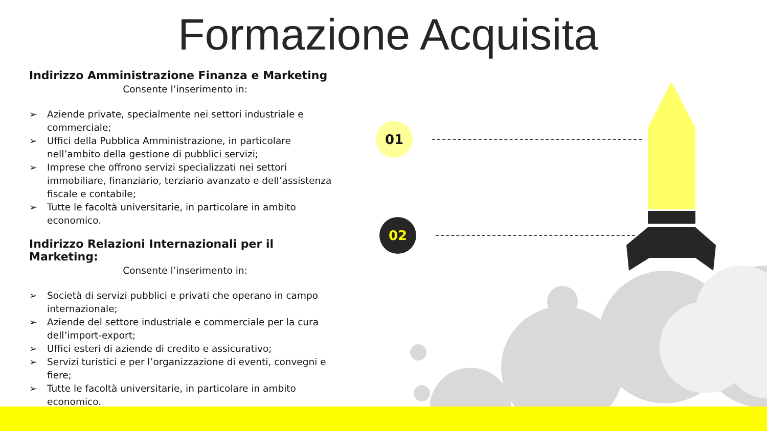Formazione Acquisita
Indirizzo Amministrazione Finanza e Marketing
Consente l’inserimento in:
➢ Aziende private, specialmente nei settori industriale e commerciale;
➢ Uffici della Pubblica Amministrazione, in particolare nell’ambito della gestione di pubblici servizi;
➢ Imprese che offrono servizi specializzati nei settori immobiliare, finanziario, terziario avanzato e dell’assistenza fiscale e contabile;
➢ Tutte le facoltà universitarie, in particolare in ambito economico.
Indirizzo Relazioni Internazionali per il Marketing:
Consente l’inserimento in:
➢ Società di servizi pubblici e privati che operano in campo internazionale;
➢ Aziende del settore industriale e commerciale per la cura dell’import-export;
➢ Uffici esteri di aziende di credito e assicurativo;
➢ Servizi turistici e per l’organizzazione di eventi, convegni e fiere;
➢ Tutte le facoltà universitarie, in particolare in ambito economico.
01
02